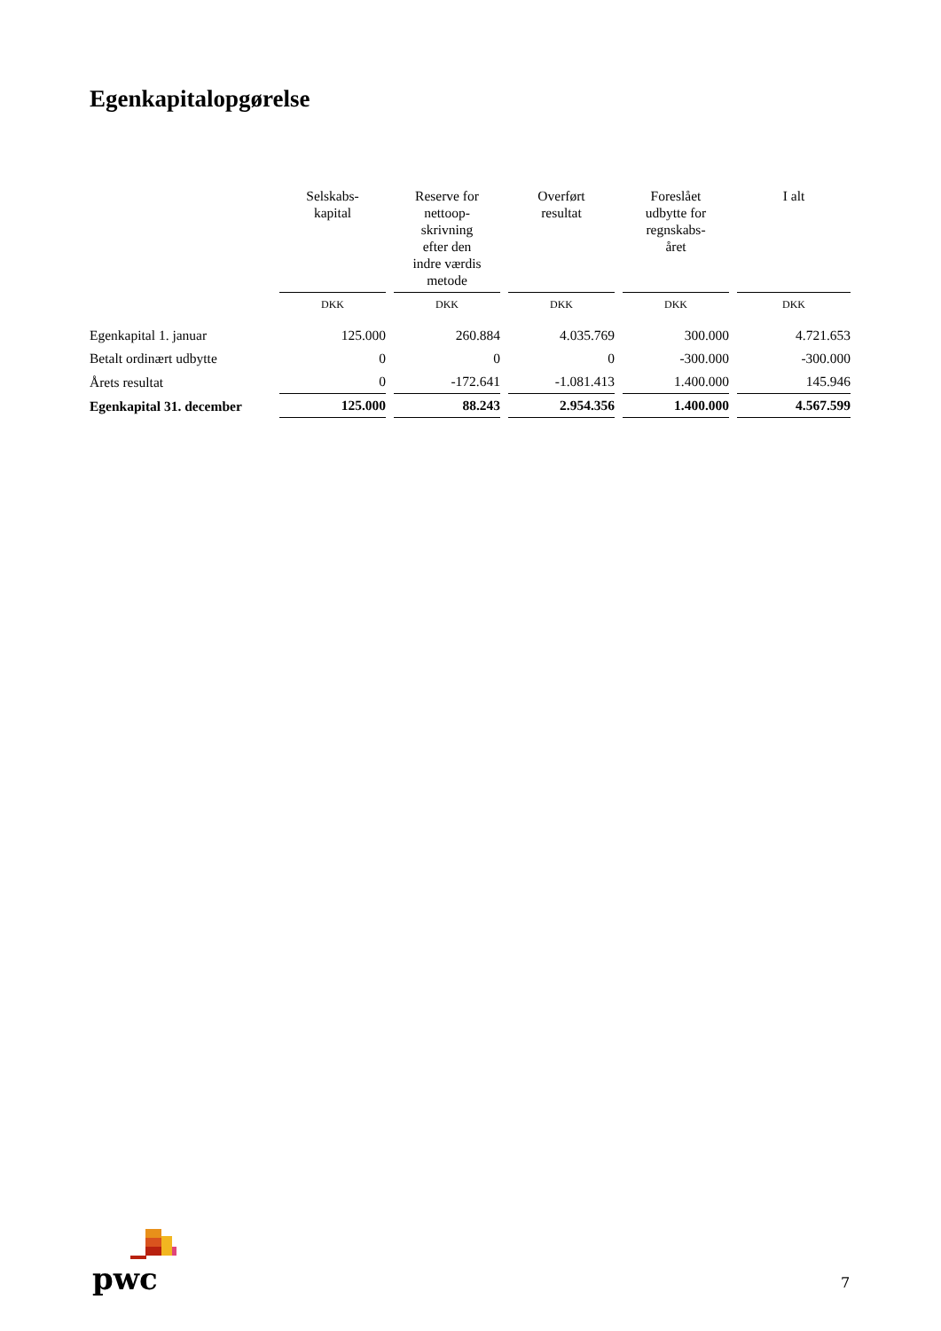Egenkapitalopgørelse
| | Selskabs- kapital | Reserve for nettoop- skrivning efter den indre værdis metode | Overført resultat | Foreslået udbytte for regnskabs- året | I alt |
| --- | --- | --- | --- | --- | --- |
| | DKK | DKK | DKK | DKK | DKK |
| Egenkapital 1. januar | 125.000 | 260.884 | 4.035.769 | 300.000 | 4.721.653 |
| Betalt ordinært udbytte | 0 | 0 | 0 | -300.000 | -300.000 |
| Årets resultat | 0 | -172.641 | -1.081.413 | 1.400.000 | 145.946 |
| Egenkapital 31. december | 125.000 | 88.243 | 2.954.356 | 1.400.000 | 4.567.599 |
pwc
7